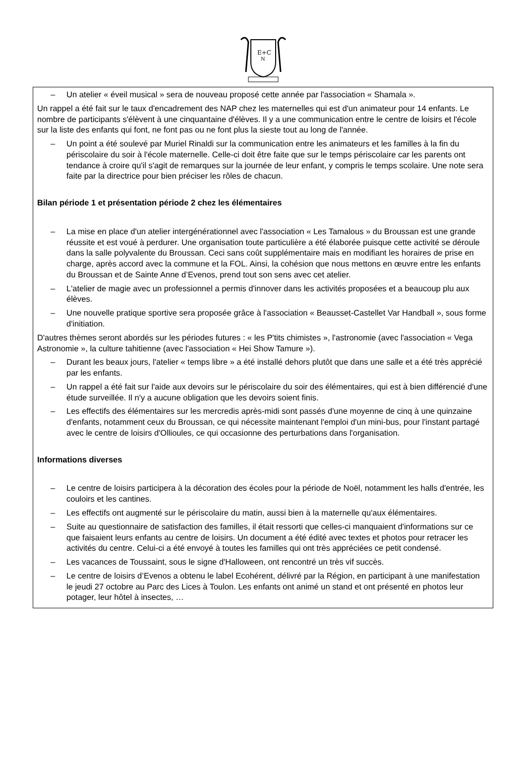E+C
N
– Un atelier « éveil musical » sera de nouveau proposé cette année par l'association « Shamala ».
Un rappel a été fait sur le taux d'encadrement des NAP chez les maternelles qui est d'un animateur pour 14 enfants. Le nombre de participants s'élèvent à une cinquantaine d'élèves. Il y a une communication entre le centre de loisirs et l'école sur la liste des enfants qui font, ne font pas ou ne font plus la sieste tout au long de l'année.
– Un point a été soulevé par Muriel Rinaldi sur la communication entre les animateurs et les familles à la fin du périscolaire du soir à l'école maternelle. Celle-ci doit être faite que sur le temps périscolaire car les parents ont tendance à croire qu'il s'agit de remarques sur la journée de leur enfant, y compris le temps scolaire. Une note sera faite par la directrice pour bien préciser les rôles de chacun.
Bilan période 1 et présentation période 2 chez les élémentaires
– La mise en place d'un atelier intergénérationnel avec l'association « Les Tamalous » du Broussan est une grande réussite et est voué à perdurer. Une organisation toute particulière a été élaborée puisque cette activité se déroule dans la salle polyvalente du Broussan. Ceci sans coût supplémentaire mais en modifiant les horaires de prise en charge, après accord avec la commune et la FOL. Ainsi, la cohésion que nous mettons en œuvre entre les enfants du Broussan et de Sainte Anne d’Evenos, prend tout son sens avec cet atelier.
– L'atelier de magie avec un professionnel a permis d'innover dans les activités proposées et a beaucoup plu aux élèves.
– Une nouvelle pratique sportive sera proposée grâce à l'association « Beausset-Castellet Var Handball », sous forme d'initiation.
D'autres thèmes seront abordés sur les périodes futures : « les P'tits chimistes », l'astronomie (avec l'association « Vega Astronomie », la culture tahitienne (avec l'association « Hei Show Tamure »).
– Durant les beaux jours, l'atelier « temps libre » a été installé dehors plutôt que dans une salle et a été très apprécié par les enfants.
– Un rappel a été fait sur l'aide aux devoirs sur le périscolaire du soir des élémentaires, qui est à bien différencié d'une étude surveillée. Il n'y a aucune obligation que les devoirs soient finis.
– Les effectifs des élémentaires sur les mercredis après-midi sont passés d'une moyenne de cinq à une quinzaine d'enfants, notamment ceux du Broussan, ce qui nécessite maintenant l'emploi d'un mini-bus, pour l'instant partagé avec le centre de loisirs d'Ollioules, ce qui occasionne des perturbations dans l'organisation.
Informations diverses
– Le centre de loisirs participera à la décoration des écoles pour la période de Noël, notamment les halls d'entrée, les couloirs et les cantines.
– Les effectifs ont augmenté sur le périscolaire du matin, aussi bien à la maternelle qu'aux élémentaires.
– Suite au questionnaire de satisfaction des familles, il était ressorti que celles-ci manquaient d'informations sur ce que faisaient leurs enfants au centre de loisirs. Un document a été édité avec textes et photos pour retracer les activités du centre. Celui-ci a été envoyé à toutes les familles qui ont très appréciées ce petit condensé.
– Les vacances de Toussaint, sous le signe d'Halloween, ont rencontré un très vif succès.
– Le centre de loisirs d’Evenos a obtenu le label Ecohérent, délivré par la Région, en participant à une manifestation le jeudi 27 octobre au Parc des Lices à Toulon. Les enfants ont animé un stand et ont présenté en photos leur potager, leur hôtel à insectes, …